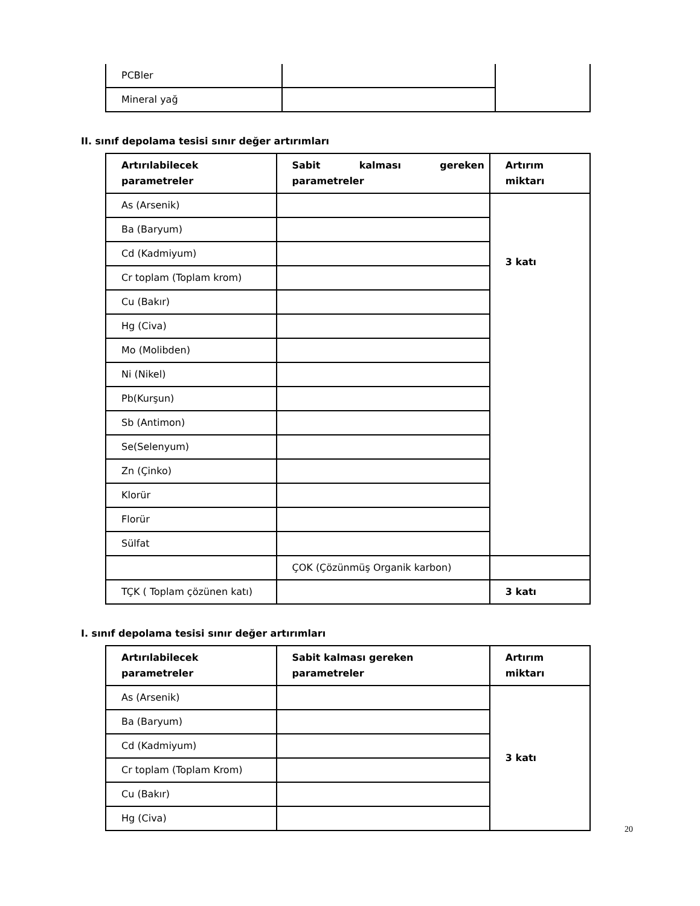| PCBler | | |
| Mineral yağ | | |
II. sınıf depolama tesisi sınır değer artırımları
| Artırılabilecek parametreler | Sabit kalması gereken parametreler | Artırım miktarı |
| --- | --- | --- |
| As (Arsenik) | | 3 katı |
| Ba (Baryum) | | |
| Cd (Kadmiyum) | | |
| Cr toplam (Toplam krom) | | |
| Cu (Bakır) | | |
| Hg (Civa) | | |
| Mo (Molibden) | | |
| Ni (Nikel) | | |
| Pb(Kurşun) | | |
| Sb (Antimon) | | |
| Se(Selenyum) | | |
| Zn (Çinko) | | |
| Klorür | | |
| Florür | | |
| Sülfat | | |
| | ÇOK (Çözünmüş Organik karbon) | |
| TÇK ( Toplam çözünen katı) | | 3 katı |
I. sınıf depolama tesisi sınır değer artırımları
| Artırılabilecek parametreler | Sabit kalması gereken parametreler | Artırım miktarı |
| --- | --- | --- |
| As (Arsenik) | | 3 katı |
| Ba (Baryum) | | |
| Cd (Kadmiyum) | | |
| Cr toplam (Toplam Krom) | | |
| Cu (Bakır) | | |
| Hg (Civa) | | |
20